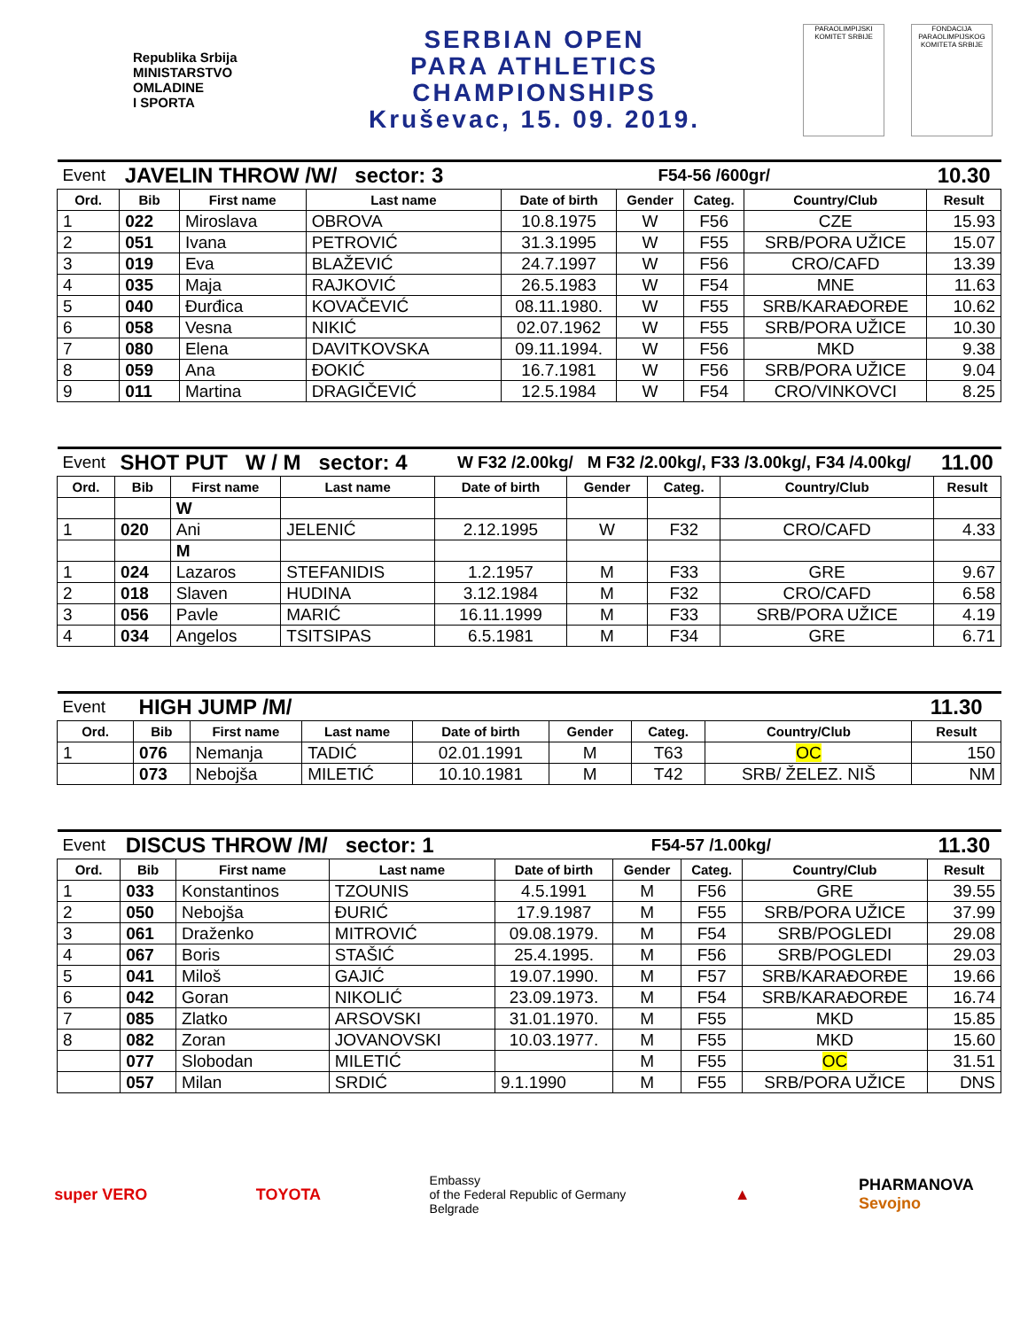Republika Srbija
MINISTARSTVO
OMLADINE
I SPORTA
SERBIAN OPEN
PARA ATHLETICS
CHAMPIONSHIPS
Kruševac, 15. 09. 2019.
PARAOLIMPIJSKI KOMITET SRBIJE
FONDACIJA PARAOLIMPIJSKOG KOMITETA SRBIJE
| Event | JAVELIN THROW /W/ sector: 3 | | | F54-56 /600gr/ | | | | 10.30 |
| Ord. | Bib | First name | Last name | Date of birth | Gender | Categ. | Country/Club | Result |
| 1 | 022 | Miroslava | OBROVA | 10.8.1975 | W | F56 | CZE | 15.93 |
| 2 | 051 | Ivana | PETROVIĆ | 31.3.1995 | W | F55 | SRB/PORA UŽICE | 15.07 |
| 3 | 019 | Eva | BLAŽEVIĆ | 24.7.1997 | W | F56 | CRO/CAFD | 13.39 |
| 4 | 035 | Maja | RAJKOVIĆ | 26.5.1983 | W | F54 | MNE | 11.63 |
| 5 | 040 | Đurđica | KOVAČEVIĆ | 08.11.1980. | W | F55 | SRB/KARAĐORĐE | 10.62 |
| 6 | 058 | Vesna | NIKIĆ | 02.07.1962 | W | F55 | SRB/PORA UŽICE | 10.30 |
| 7 | 080 | Elena | DAVITKOVSKA | 09.11.1994. | W | F56 | MKD | 9.38 |
| 8 | 059 | Ana | ĐOKIĆ | 16.7.1981 | W | F56 | SRB/PORA UŽICE | 9.04 |
| 9 | 011 | Martina | DRAGIČEVIĆ | 12.5.1984 | W | F54 | CRO/VINKOVCI | 8.25 |
| Event | SHOT PUT W / M sector: 4 | | | W F32 /2.00kg/ M F32 /2.00kg/, F33 /3.00kg/, F34 /4.00kg/ | | | | 11.00 |
| Ord. | Bib | First name | Last name | Date of birth | Gender | Categ. | Country/Club | Result |
| | | W | | | | | | |
| 1 | 020 | Ani | JELENIĆ | 2.12.1995 | W | F32 | CRO/CAFD | 4.33 |
| | | M | | | | | | |
| 1 | 024 | Lazaros | STEFANIDIS | 1.2.1957 | M | F33 | GRE | 9.67 |
| 2 | 018 | Slaven | HUDINA | 3.12.1984 | M | F32 | CRO/CAFD | 6.58 |
| 3 | 056 | Pavle | MARIĆ | 16.11.1999 | M | F33 | SRB/PORA UŽICE | 4.19 |
| 4 | 034 | Angelos | TSITSIPAS | 6.5.1981 | M | F34 | GRE | 6.71 |
| Event | HIGH JUMP /M/ | | | | | | | 11.30 |
| Ord. | Bib | First name | Last name | Date of birth | Gender | Categ. | Country/Club | Result |
| 1 | 076 | Nemanja | TADIĆ | 02.01.1991 | M | T63 | OC | 150 |
| | 073 | Nebojša | MILETIĆ | 10.10.1981 | M | T42 | SRB/ ŽELEZ. NIŠ | NM |
| Event | DISCUS THROW /M/ sector: 1 | | | F54-57 /1.00kg/ | | | | 11.30 |
| Ord. | Bib | First name | Last name | Date of birth | Gender | Categ. | Country/Club | Result |
| 1 | 033 | Konstantinos | TZOUNIS | 4.5.1991 | M | F56 | GRE | 39.55 |
| 2 | 050 | Nebojša | ĐURIĆ | 17.9.1987 | M | F55 | SRB/PORA UŽICE | 37.99 |
| 3 | 061 | Draženko | MITROVIĆ | 09.08.1979. | M | F54 | SRB/POGLEDI | 29.08 |
| 4 | 067 | Boris | STAŠIĆ | 25.4.1995. | M | F56 | SRB/POGLEDI | 29.03 |
| 5 | 041 | Miloš | GAJIĆ | 19.07.1990. | M | F57 | SRB/KARAĐORĐE | 19.66 |
| 6 | 042 | Goran | NIKOLIĆ | 23.09.1973. | M | F54 | SRB/KARAĐORĐE | 16.74 |
| 7 | 085 | Zlatko | ARSOVSKI | 31.01.1970. | M | F55 | MKD | 15.85 |
| 8 | 082 | Zoran | JOVANOVSKI | 10.03.1977. | M | F55 | MKD | 15.60 |
| | 077 | Slobodan | MILETIĆ | | M | F55 | OC | 31.51 |
| | 057 | Milan | SRDIĆ | 9.1.1990 | M | F55 | SRB/PORA UŽICE | DNS |
super VERO TOYOTA
Embassy
of the Federal Republic of Germany
Belgrade
▲
PHARMANOVA
Sevojno